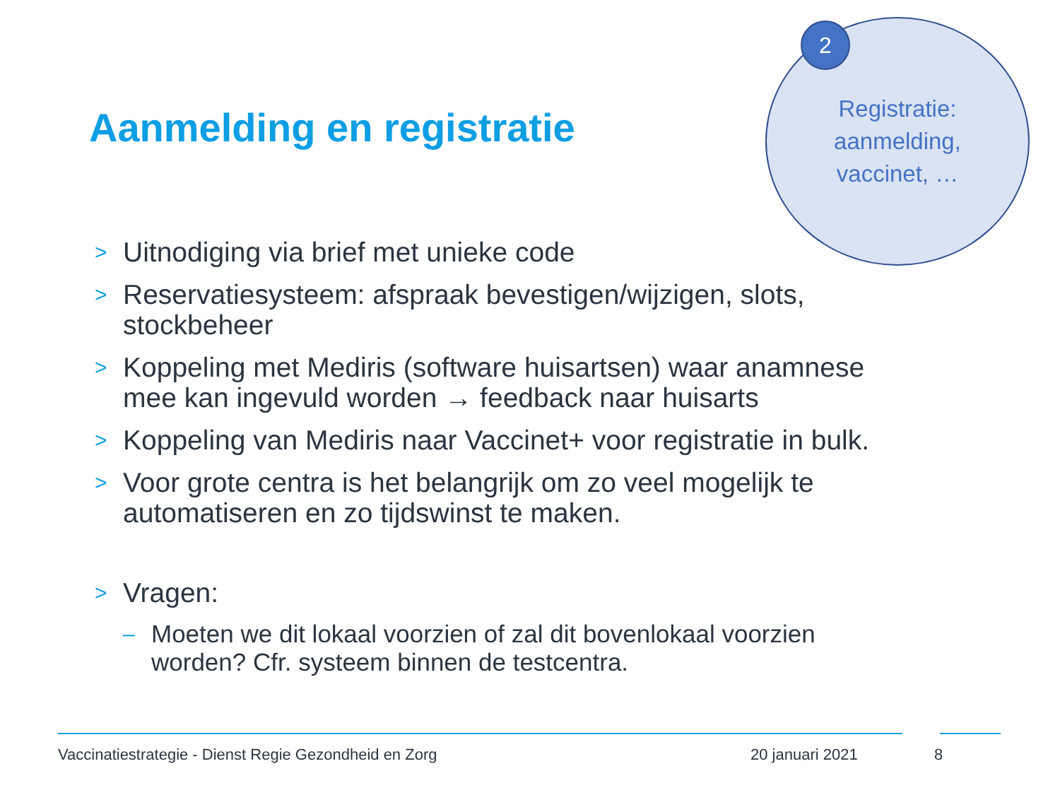Registratie:
aanmelding,
vaccinet, …
2
Aanmelding en registratie
> Uitnodiging via brief met unieke code
> Reservatiesysteem: afspraak bevestigen/wijzigen, slots, stockbeheer
> Koppeling met Mediris (software huisartsen) waar anamnese mee kan ingevuld worden → feedback naar huisarts
> Koppeling van Mediris naar Vaccinet+ voor registratie in bulk.
> Voor grote centra is het belangrijk om zo veel mogelijk te automatiseren en zo tijdswinst te maken.
> Vragen:
– Moeten we dit lokaal voorzien of zal dit bovenlokaal voorzien worden? Cfr. systeem binnen de testcentra.
Vaccinatiestrategie - Dienst Regie Gezondheid en Zorg 20 januari 2021 8